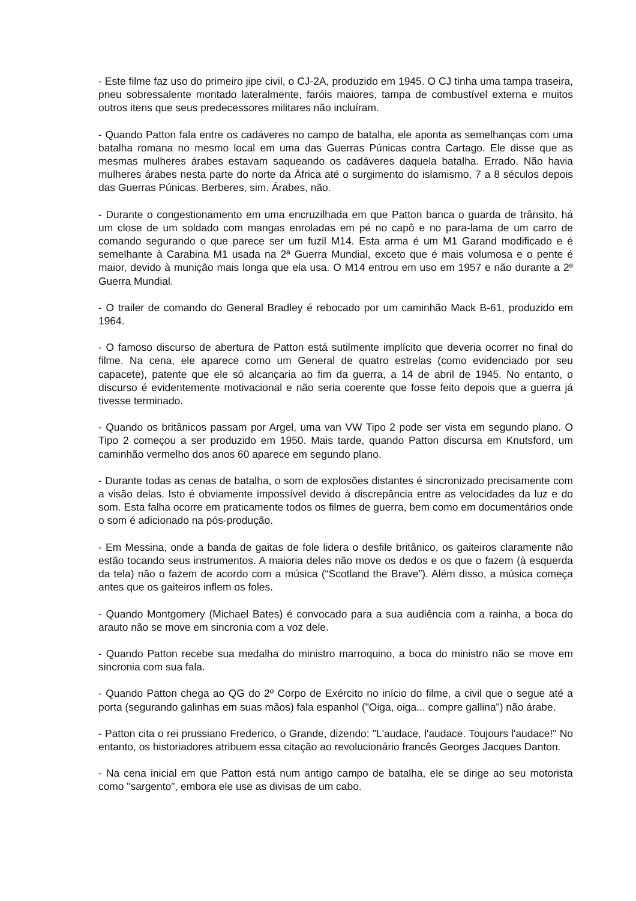- Este filme faz uso do primeiro jipe civil, o CJ-2A, produzido em 1945. O CJ tinha uma tampa traseira, pneu sobressalente montado lateralmente, faróis maiores, tampa de combustível externa e muitos outros itens que seus predecessores militares não incluíram.
- Quando Patton fala entre os cadáveres no campo de batalha, ele aponta as semelhanças com uma batalha romana no mesmo local em uma das Guerras Púnicas contra Cartago. Ele disse que as mesmas mulheres árabes estavam saqueando os cadáveres daquela batalha. Errado. Não havia mulheres árabes nesta parte do norte da África até o surgimento do islamismo, 7 a 8 séculos depois das Guerras Púnicas. Berberes, sim. Árabes, não.
- Durante o congestionamento em uma encruzilhada em que Patton banca o guarda de trânsito, há um close de um soldado com mangas enroladas em pé no capô e no para-lama de um carro de comando segurando o que parece ser um fuzil M14. Esta arma é um M1 Garand modificado e é semelhante à Carabina M1 usada na 2ª Guerra Mundial, exceto que é mais volumosa e o pente é maior, devido à munição mais longa que ela usa. O M14 entrou em uso em 1957 e não durante a 2ª Guerra Mundial.
- O trailer de comando do General Bradley é rebocado por um caminhão Mack B-61, produzido em 1964.
- O famoso discurso de abertura de Patton está sutilmente implícito que deveria ocorrer no final do filme. Na cena, ele aparece como um General de quatro estrelas (como evidenciado por seu capacete), patente que ele só alcançaria ao fim da guerra, a 14 de abril de 1945. No entanto, o discurso é evidentemente motivacional e não seria coerente que fosse feito depois que a guerra já tivesse terminado.
- Quando os britânicos passam por Argel, uma van VW Tipo 2 pode ser vista em segundo plano. O Tipo 2 começou a ser produzido em 1950. Mais tarde, quando Patton discursa em Knutsford, um caminhão vermelho dos anos 60 aparece em segundo plano.
- Durante todas as cenas de batalha, o som de explosões distantes é sincronizado precisamente com a visão delas. Isto é obviamente impossível devido à discrepância entre as velocidades da luz e do som. Esta falha ocorre em praticamente todos os filmes de guerra, bem como em documentários onde o som é adicionado na pós-produção.
- Em Messina, onde a banda de gaitas de fole lidera o desfile britânico, os gaiteiros claramente não estão tocando seus instrumentos. A maioria deles não move os dedos e os que o fazem (à esquerda da tela) não o fazem de acordo com a música (“Scotland the Brave”). Além disso, a música começa antes que os gaiteiros inflem os foles.
- Quando Montgomery (Michael Bates) é convocado para a sua audiência com a rainha, a boca do arauto não se move em sincronia com a voz dele.
- Quando Patton recebe sua medalha do ministro marroquino, a boca do ministro não se move em sincronia com sua fala.
- Quando Patton chega ao QG do 2º Corpo de Exército no início do filme, a civil que o segue até a porta (segurando galinhas em suas mãos) fala espanhol ("Oiga, oiga... compre gallina") não árabe.
- Patton cita o rei prussiano Frederico, o Grande, dizendo: "L'audace, l'audace. Toujours l'audace!" No entanto, os historiadores atribuem essa citação ao revolucionário francês Georges Jacques Danton.
- Na cena inicial em que Patton está num antigo campo de batalha, ele se dirige ao seu motorista como "sargento", embora ele use as divisas de um cabo.